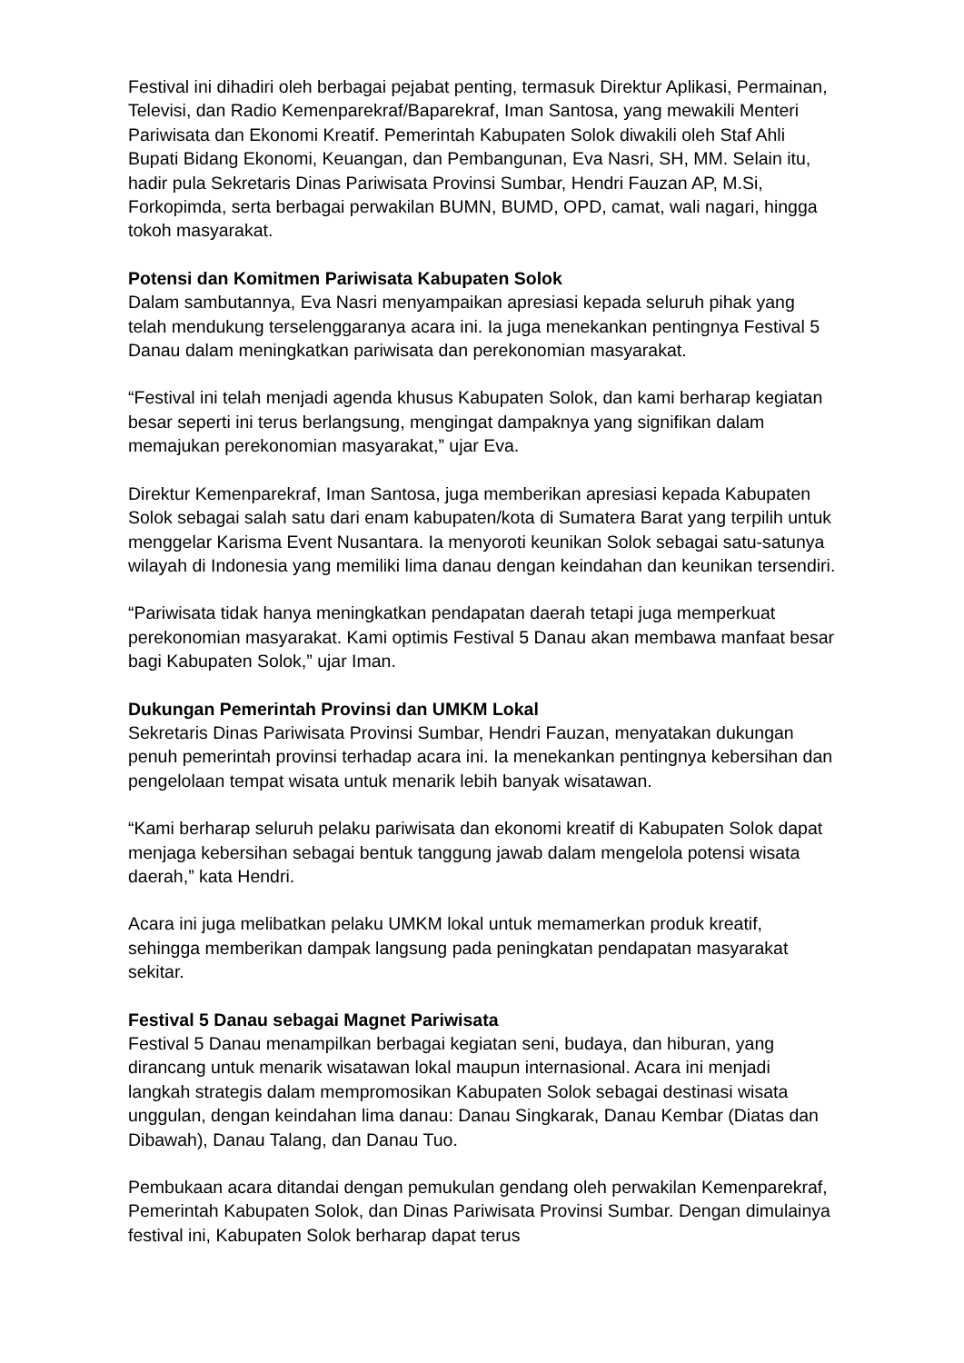Festival ini dihadiri oleh berbagai pejabat penting, termasuk Direktur Aplikasi, Permainan, Televisi, dan Radio Kemenparekraf/Baparekraf, Iman Santosa, yang mewakili Menteri Pariwisata dan Ekonomi Kreatif. Pemerintah Kabupaten Solok diwakili oleh Staf Ahli Bupati Bidang Ekonomi, Keuangan, dan Pembangunan, Eva Nasri, SH, MM. Selain itu, hadir pula Sekretaris Dinas Pariwisata Provinsi Sumbar, Hendri Fauzan AP, M.Si, Forkopimda, serta berbagai perwakilan BUMN, BUMD, OPD, camat, wali nagari, hingga tokoh masyarakat.
Potensi dan Komitmen Pariwisata Kabupaten Solok
Dalam sambutannya, Eva Nasri menyampaikan apresiasi kepada seluruh pihak yang telah mendukung terselenggaranya acara ini. Ia juga menekankan pentingnya Festival 5 Danau dalam meningkatkan pariwisata dan perekonomian masyarakat.
“Festival ini telah menjadi agenda khusus Kabupaten Solok, dan kami berharap kegiatan besar seperti ini terus berlangsung, mengingat dampaknya yang signifikan dalam memajukan perekonomian masyarakat,” ujar Eva.
Direktur Kemenparekraf, Iman Santosa, juga memberikan apresiasi kepada Kabupaten Solok sebagai salah satu dari enam kabupaten/kota di Sumatera Barat yang terpilih untuk menggelar Karisma Event Nusantara. Ia menyoroti keunikan Solok sebagai satu-satunya wilayah di Indonesia yang memiliki lima danau dengan keindahan dan keunikan tersendiri.
“Pariwisata tidak hanya meningkatkan pendapatan daerah tetapi juga memperkuat perekonomian masyarakat. Kami optimis Festival 5 Danau akan membawa manfaat besar bagi Kabupaten Solok,” ujar Iman.
Dukungan Pemerintah Provinsi dan UMKM Lokal
Sekretaris Dinas Pariwisata Provinsi Sumbar, Hendri Fauzan, menyatakan dukungan penuh pemerintah provinsi terhadap acara ini. Ia menekankan pentingnya kebersihan dan pengelolaan tempat wisata untuk menarik lebih banyak wisatawan.
“Kami berharap seluruh pelaku pariwisata dan ekonomi kreatif di Kabupaten Solok dapat menjaga kebersihan sebagai bentuk tanggung jawab dalam mengelola potensi wisata daerah,” kata Hendri.
Acara ini juga melibatkan pelaku UMKM lokal untuk memamerkan produk kreatif, sehingga memberikan dampak langsung pada peningkatan pendapatan masyarakat sekitar.
Festival 5 Danau sebagai Magnet Pariwisata
Festival 5 Danau menampilkan berbagai kegiatan seni, budaya, dan hiburan, yang dirancang untuk menarik wisatawan lokal maupun internasional. Acara ini menjadi langkah strategis dalam mempromosikan Kabupaten Solok sebagai destinasi wisata unggulan, dengan keindahan lima danau: Danau Singkarak, Danau Kembar (Diatas dan Dibawah), Danau Talang, dan Danau Tuo.
Pembukaan acara ditandai dengan pemukulan gendang oleh perwakilan Kemenparekraf, Pemerintah Kabupaten Solok, dan Dinas Pariwisata Provinsi Sumbar. Dengan dimulainya festival ini, Kabupaten Solok berharap dapat terus